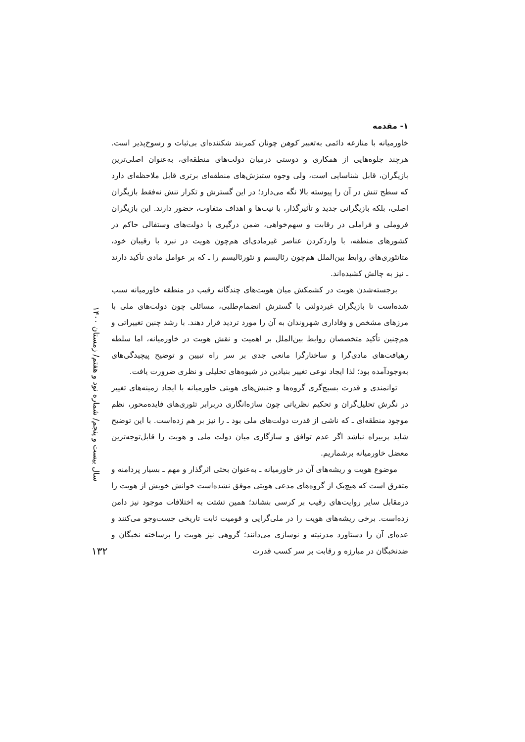۱- مقدمه
خاورمیانه با منازعه دائمی به‌تعبیر کوهن چونان کمربند شکننده‌ای بی‌ثبات و رسوخ‌پذیر است. هرچند جلوه‌هایی از همکاری و دوستی درمیان دولت‌های منطقه‌ای، به‌عنوان اصلی‌ترین بازیگران، قابل شناسایی است، ولی وجوه ستیزش‌های منطقه‌ای برتری قابل ملاحظه‌ای دارد که سطح تنش در آن را پیوسته بالا نگه می‌دارد؛ در این گسترش و تکرار تنش نه‌فقط بازیگران اصلی، بلکه بازیگرانی جدید و تأثیرگذار، با نیت‌ها و اهداف متفاوت، حضور دارند. این بازیگران فروملی و فراملی در رقابت و سهم‌خواهی، ضمن درگیری با دولت‌های وستفالی حاکم در کشورهای منطقه، با واردکردن عناصر غیرمادی‌ای هم‌چون هویت در نبرد با رقیبان خود، متاتئوری‌های روابط بین‌الملل هم‌چون رئالیسم و نئورئالیسم را ـ که بر عوامل مادی تأکید دارند ـ نیز به چالش کشیده‌اند.
برجسته‌شدن هویت در کشمکش میان هویت‌های چندگانه رقیب در منطقه خاورمیانه سبب شده‌است تا بازیگران غیردولتی با گسترش انضمام‌طلبی، مسائلی چون دولت‌های ملی با مرزهای مشخص و وفاداری شهروندان به آن را مورد تردید قرار دهند. با رشد چنین تغییراتی و هم‌چنین تأکید متخصصان روابط بین‌الملل بر اهمیت و نقش هویت در خاورمیانه، اما سلطه رهیافت‌های مادی‌گرا و ساختارگرا مانعی جدی بر سر راه تبیین و توضیح پیچیدگی‌های به‌وجودآمده بود؛ لذا ایجاد نوعی تغییر بنیادین در شیوه‌های تحلیلی و نظری ضرورت یافت.
توانمندی و قدرت بسیج‌گری گروه‌ها و جنبش‌های هویتی خاورمیانه با ایجاد زمینه‌های تغییر در نگرش تحلیل‌گران و تحکیم نظریاتی چون سازه‌انگاری دربرابر تئوری‌های فایده‌محور، نظم موجود منطقه‌ای ـ که ناشی از قدرت دولت‌های ملی بود ـ را نیز بر هم زده‌است. با این توضیح شاید پربیراه نباشد اگر عدم توافق و سازگاری میان دولت ملی و هویت را قابل‌توجه‌ترین معضل خاورمیانه برشماریم.
موضوع هویت و ریشه‌های آن در خاورمیانه ـ به‌عنوان بحثی اثرگذار و مهم ـ بسیار پردامنه و متفرق است که هیچ‌یک از گروه‌های مدعی هویتی موفق نشده‌است خوانش خویش از هویت را درمقابل سایر روایت‌های رقیب بر کرسی بنشاند؛ همین تشتت به اختلافات موجود نیز دامن زده‌است. برخی ریشه‌های هویت را در ملی‌گرایی و قومیت ثابت تاریخی جست‌وجو می‌کنند و عده‌ای آن را دستاورد مدرنیته و نوسازی می‌دانند؛ گروهی نیز هویت را برساخته نخبگان و ضدنخبگان در مبارزه و رقابت بر سر کسب قدرت
سال بیست و پنجم/ شماره نود و هفتم/ زمستان ۱۴۰۰
۱۳۲